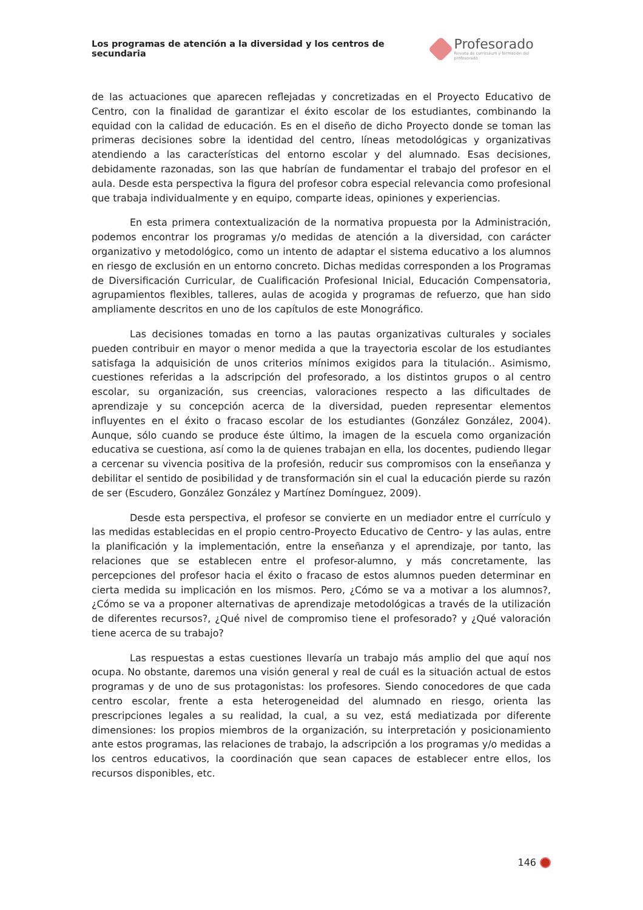Los programas de atención a la diversidad y los centros de secundaria
Profesorado
Revista de currículum y formación del profesorado
de las actuaciones que aparecen reflejadas y concretizadas en el Proyecto Educativo de Centro, con la finalidad de garantizar el éxito escolar de los estudiantes, combinando la equidad con la calidad de educación. Es en el diseño de dicho Proyecto donde se toman las primeras decisiones sobre la identidad del centro, líneas metodológicas y organizativas atendiendo a las características del entorno escolar y del alumnado. Esas decisiones, debidamente razonadas, son las que habrían de fundamentar el trabajo del profesor en el aula. Desde esta perspectiva la figura del profesor cobra especial relevancia como profesional que trabaja individualmente y en equipo, comparte ideas, opiniones y experiencias.
En esta primera contextualización de la normativa propuesta por la Administración, podemos encontrar los programas y/o medidas de atención a la diversidad, con carácter organizativo y metodológico, como un intento de adaptar el sistema educativo a los alumnos en riesgo de exclusión en un entorno concreto. Dichas medidas corresponden a los Programas de Diversificación Curricular, de Cualificación Profesional Inicial, Educación Compensatoria, agrupamientos flexibles, talleres, aulas de acogida y programas de refuerzo, que han sido ampliamente descritos en uno de los capítulos de este Monográfico.
Las decisiones tomadas en torno a las pautas organizativas culturales y sociales pueden contribuir en mayor o menor medida a que la trayectoria escolar de los estudiantes satisfaga la adquisición de unos criterios mínimos exigidos para la titulación.. Asimismo, cuestiones referidas a la adscripción del profesorado, a los distintos grupos o al centro escolar, su organización, sus creencias, valoraciones respecto a las dificultades de aprendizaje y su concepción acerca de la diversidad, pueden representar elementos influyentes en el éxito o fracaso escolar de los estudiantes (González González, 2004). Aunque, sólo cuando se produce éste último, la imagen de la escuela como organización educativa se cuestiona, así como la de quienes trabajan en ella, los docentes, pudiendo llegar a cercenar su vivencia positiva de la profesión, reducir sus compromisos con la enseñanza y debilitar el sentido de posibilidad y de transformación sin el cual la educación pierde su razón de ser (Escudero, González González y Martínez Domínguez, 2009).
Desde esta perspectiva, el profesor se convierte en un mediador entre el currículo y las medidas establecidas en el propio centro-Proyecto Educativo de Centro- y las aulas, entre la planificación y la implementación, entre la enseñanza y el aprendizaje, por tanto, las relaciones que se establecen entre el profesor-alumno, y más concretamente, las percepciones del profesor hacia el éxito o fracaso de estos alumnos pueden determinar en cierta medida su implicación en los mismos. Pero, ¿Cómo se va a motivar a los alumnos?, ¿Cómo se va a proponer alternativas de aprendizaje metodológicas a través de la utilización de diferentes recursos?, ¿Qué nivel de compromiso tiene el profesorado? y ¿Qué valoración tiene acerca de su trabajo?
Las respuestas a estas cuestiones llevaría un trabajo más amplio del que aquí nos ocupa. No obstante, daremos una visión general y real de cuál es la situación actual de estos programas y de uno de sus protagonistas: los profesores. Siendo conocedores de que cada centro escolar, frente a esta heterogeneidad del alumnado en riesgo, orienta las prescripciones legales a su realidad, la cual, a su vez, está mediatizada por diferente dimensiones: los propios miembros de la organización, su interpretación y posicionamiento ante estos programas, las relaciones de trabajo, la adscripción a los programas y/o medidas a los centros educativos, la coordinación que sean capaces de establecer entre ellos, los recursos disponibles, etc.
146